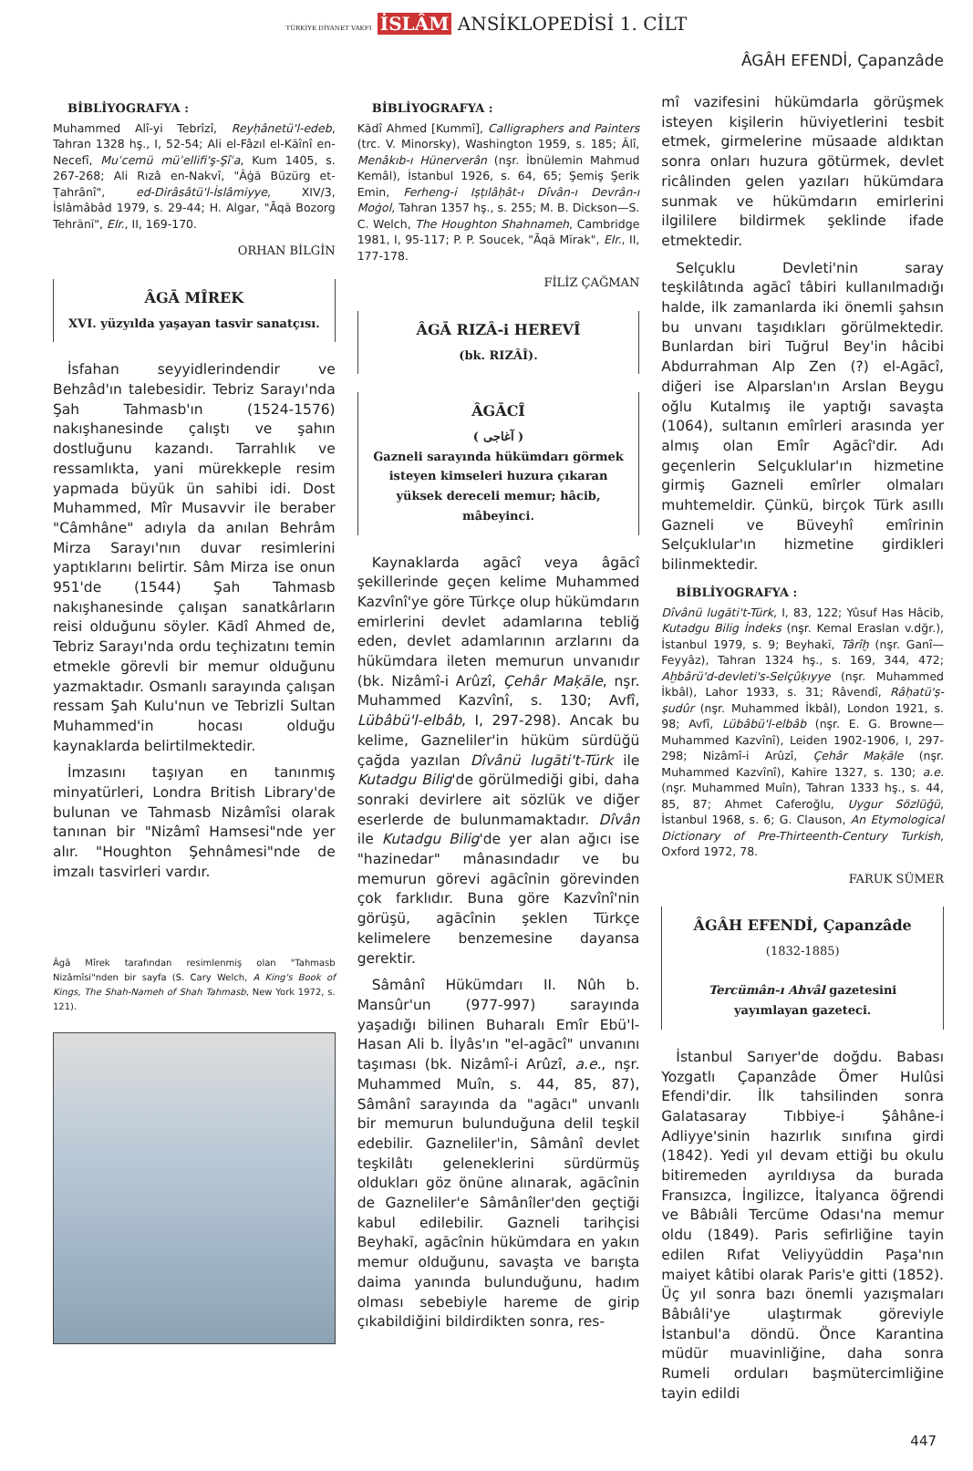TÜRKİYE DİYANET VAKFI İSLÂM ANSİKLOPEDİSİ 1. CİLT
ÂGÂH EFENDİ, Çapanzâde
BİBLİYOGRAFYA :
Muhammed Alî-yi Tebrîzî, Reyḥânetü'l-edeb, Tahran 1328 hş., I, 52-54; Ali el-Fâzıl el-Kāînî en-Necefî, Muʿcemü müʾellifi'ş-Şîʿa, Kum 1405, s. 267-268; Ali Rızâ en-Nakvî, "Âġā Büzürg et-Ṭahrânî", ed-Dirâsâtü'l-İslâmiyye, XIV/3, İslâmâbâd 1979, s. 29-44; H. Algar, "Āqā Bozorg Tehrānī", EIr., II, 169-170.
ORHAN BİLGİN
ÂGĀ MÎREK
XVI. yüzyılda yaşayan tasvir sanatçısı.
İsfahan seyyidlerindendir ve Behzâd'ın talebesidir. Tebriz Sarayı'nda Şah Tahmasb'ın (1524-1576) nakışhanesinde çalıştı ve şahın dostluğunu kazandı. Tarrahlık ve ressamlıkta, yani mürekkeple resim yapmada büyük ün sahibi idi. Dost Muhammed, Mîr Musavvir ile beraber "Câmhâne" adıyla da anılan Behrâm Mirza Sarayı'nın duvar resimlerini yaptıklarını belirtir. Sâm Mirza ise onun 951'de (1544) Şah Tahmasb nakışhanesinde çalışan sanatkârların reisi olduğunu söyler. Kādî Ahmed de, Tebriz Sarayı'nda ordu teçhizatını temin etmekle görevli bir memur olduğunu yazmaktadır. Osmanlı sarayında çalışan ressam Şah Kulu'nun ve Tebrizli Sultan Muhammed'in hocası olduğu kaynaklarda belirtilmektedir.
İmzasını taşıyan en tanınmış minyatürleri, Londra British Library'de bulunan ve Tahmasb Nizâmîsi olarak tanınan bir "Nizâmî Hamsesi"nde yer alır. "Houghton Şehnâmesi"nde de imzalı tasvirleri vardır.
Âgā Mîrek tarafından resimlenmiş olan "Tahmasb Nizâmîsi"nden bir sayfa (S. Cary Welch, A King's Book of Kings, The Shah-Nameh of Shah Tahmasb, New York 1972, s. 121).
BİBLİYOGRAFYA :
Kādî Ahmed [Kummî], Calligraphers and Painters (trc. V. Minorsky), Washington 1959, s. 185; Âlî, Menâkıb-ı Hünerverân (nşr. İbnülemin Mahmud Kemâl), İstanbul 1926, s. 64, 65; Şemiş Şerik Emin, Ferheng-i Iṣṭılâḥât-ı Dîvân-ı Devrân-ı Moġol, Tahran 1357 hş., s. 255; M. B. Dickson—S. C. Welch, The Houghton Shahnameh, Cambridge 1981, I, 95-117; P. P. Soucek, "Āqā Mīrak", EIr., II, 177-178.
FİLİZ ÇAĞMAN
ÂGĀ RIZÂ-i HEREVÎ
(bk. RIZÂÎ).
ÂGĀCÎ
( آغاجى )
Gazneli sarayında hükümdarı görmek isteyen kimseleri huzura çıkaran yüksek dereceli memur; hâcib, mâbeyinci.
Kaynaklarda agācî veya âgācî şekillerinde geçen kelime Muhammed Kazvînî'ye göre Türkçe olup hükümdarın emirlerini devlet adamlarına tebliğ eden, devlet adamlarının arzlarını da hükümdara ileten memurun unvanıdır (bk. Nizâmî-i Arûzî, Çehâr Maḳāle, nşr. Muhammed Kazvînî, s. 130; Avfî, Lübâbü'l-elbâb, I, 297-298). Ancak bu kelime, Gazneliler'in hüküm sürdüğü çağda yazılan Dîvânü lugāti't-Türk ile Kutadgu Bilig'de görülmediği gibi, daha sonraki devirlere ait sözlük ve diğer eserlerde de bulunmamaktadır. Dîvân ile Kutadgu Bilig'de yer alan ağıcı ise "hazinedar" mânasındadır ve bu memurun görevi agācînin görevinden çok farklıdır. Buna göre Kazvînî'nin görüşü, agācînin şeklen Türkçe kelimelere benzemesine dayansa gerektir.
Sâmânî Hükümdarı II. Nûh b. Mansûr'un (977-997) sarayında yaşadığı bilinen Buharalı Emîr Ebü'l-Hasan Ali b. İlyâs'ın "el-agācî" unvanını taşıması (bk. Nizâmî-i Arûzî, a.e., nşr. Muhammed Muîn, s. 44, 85, 87), Sâmânî sarayında da "agācı" unvanlı bir memurun bulunduğuna delil teşkil edebilir. Gazneliler'in, Sâmânî devlet teşkilâtı geleneklerini sürdürmüş oldukları göz önüne alınarak, agācînin de Gazneliler'e Sâmânîler'den geçtiği kabul edilebilir. Gazneli tarihçisi Beyhakī, agācînin hükümdara en yakın memur olduğunu, savaşta ve barışta daima yanında bulunduğunu, hadım olması sebebiyle hareme de girip çıkabildiğini bildirdikten sonra, res-
mî vazifesini hükümdarla görüşmek isteyen kişilerin hüviyetlerini tesbit etmek, girmelerine müsaade aldıktan sonra onları huzura götürmek, devlet ricâlinden gelen yazıları hükümdara sunmak ve hükümdarın emirlerini ilgililere bildirmek şeklinde ifade etmektedir.
Selçuklu Devleti'nin saray teşkilâtında agācî tâbiri kullanılmadığı halde, ilk zamanlarda iki önemli şahsın bu unvanı taşıdıkları görülmektedir. Bunlardan biri Tuğrul Bey'in hâcibi Abdurrahman Alp Zen (?) el-Agācî, diğeri ise Alparslan'ın Arslan Beygu oğlu Kutalmış ile yaptığı savaşta (1064), sultanın emîrleri arasında yer almış olan Emîr Agācî'dir. Adı geçenlerin Selçuklular'ın hizmetine girmiş Gazneli emîrler olmaları muhtemeldir. Çünkü, birçok Türk asıllı Gazneli ve Büveyhî emîrinin Selçuklular'ın hizmetine girdikleri bilinmektedir.
BİBLİYOGRAFYA :
Dîvânü lugāti't-Türk, I, 83, 122; Yûsuf Has Hâcib, Kutadgu Bilig İndeks (nşr. Kemal Eraslan v.dğr.), İstanbul 1979, s. 9; Beyhakī, Târîḫ (nşr. Ganî—Feyyâz), Tahran 1324 hş., s. 169, 344, 472; Aḫbârü'd-devleti's-Selçûḳıyye (nşr. Muhammed İkbâl), Lahor 1933, s. 31; Râvendî, Râḥatü'ṣ-ṣudûr (nşr. Muhammed İkbâl), London 1921, s. 98; Avfî, Lübâbü'l-elbâb (nşr. E. G. Browne—Muhammed Kazvînî), Leiden 1902-1906, I, 297-298; Nizâmî-i Arûzî, Çehâr Maḳāle (nşr. Muhammed Kazvînî), Kahire 1327, s. 130; a.e. (nşr. Muhammed Muîn), Tahran 1333 hş., s. 44, 85, 87; Ahmet Caferoğlu, Uygur Sözlüğü, İstanbul 1968, s. 6; G. Clauson, An Etymological Dictionary of Pre-Thirteenth-Century Turkish, Oxford 1972, 78.
FARUK SÜMER
ÂGÂH EFENDİ, Çapanzâde
(1832-1885)
Tercümân-ı Ahvâl gazetesini yayımlayan gazeteci.
İstanbul Sarıyer'de doğdu. Babası Yozgatlı Çapanzâde Ömer Hulûsi Efendi'dir. İlk tahsilinden sonra Galatasaray Tıbbiye-i Şâhâne-i Adliyye'sinin hazırlık sınıfına girdi (1842). Yedi yıl devam ettiği bu okulu bitiremeden ayrıldıysa da burada Fransızca, İngilizce, İtalyanca öğrendi ve Bâbıâli Tercüme Odası'na memur oldu (1849). Paris sefirliğine tayin edilen Rıfat Veliyyüddin Paşa'nın maiyet kâtibi olarak Paris'e gitti (1852). Üç yıl sonra bazı önemli yazışmaları Bâbıâli'ye ulaştırmak göreviyle İstanbul'a döndü. Önce Karantina müdür muavinliğine, daha sonra Rumeli orduları başmütercimliğine tayin edildi
447